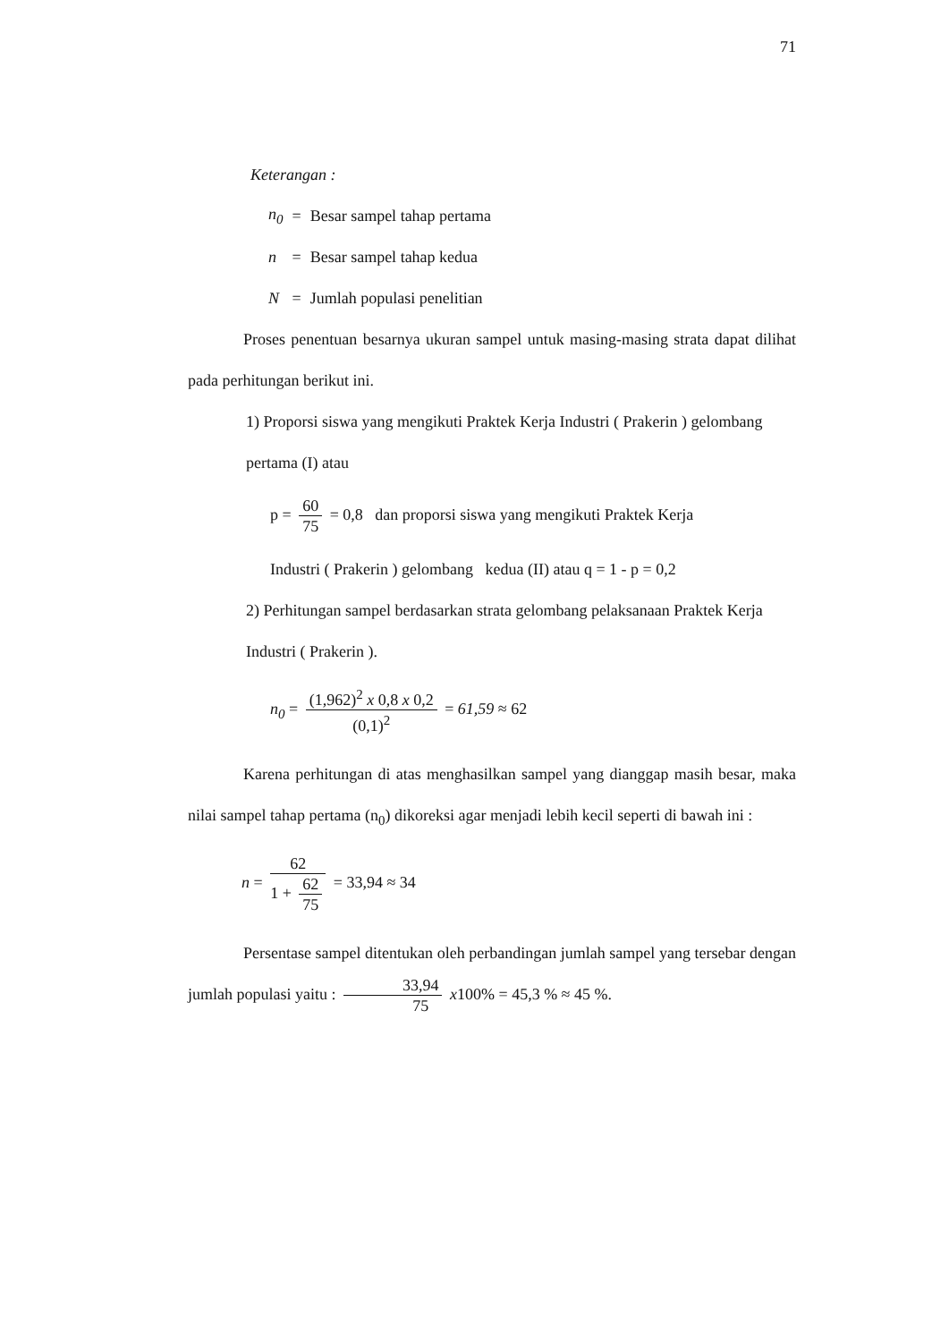71
Keterangan :
| n<sub>0</sub> | = | Besar sampel tahap pertama |
| n | = | Besar sampel tahap kedua |
| N | = | Jumlah populasi penelitian |
Proses penentuan besarnya ukuran sampel untuk masing-masing strata dapat dilihat pada perhitungan berikut ini.
1) Proporsi siswa yang mengikuti Praktek Kerja Industri ( Prakerin ) gelombang pertama (I) atau
p = 60 75 = 0,8 dan proporsi siswa yang mengikuti Praktek Kerja
Industri ( Prakerin ) gelombang kedua (II) atau q = 1 - p = 0,2
2) Perhitungan sampel berdasarkan strata gelombang pelaksanaan Praktek Kerja Industri ( Prakerin ).
n<sub>0</sub> = (1,962)<sup>2</sup> x 0,8 x 0,2 (0,1)<sup>2</sup> = 61,59 ≈ 62
Karena perhitungan di atas menghasilkan sampel yang dianggap masih besar, maka nilai sampel tahap pertama (n<sub>0</sub>) dikoreksi agar menjadi lebih kecil seperti di bawah ini :
n = 62 1 + 62 75 = 33,94 ≈ 34
Persentase sampel ditentukan oleh perbandingan jumlah sampel yang tersebar dengan jumlah populasi yaitu : 33,94 75 x100% = 45,3 % ≈ 45 %.